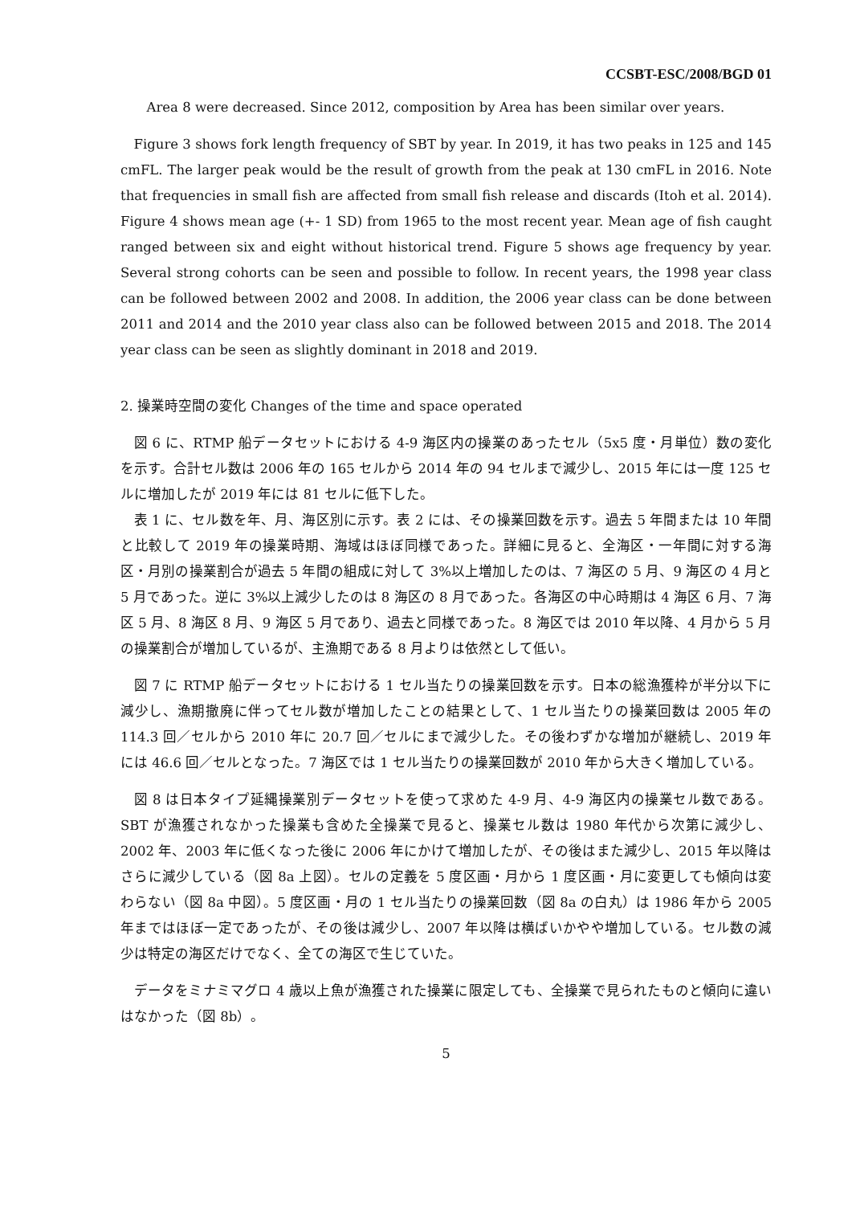CCSBT-ESC/2008/BGD 01
Area 8 were decreased. Since 2012, composition by Area has been similar over years.
Figure 3 shows fork length frequency of SBT by year. In 2019, it has two peaks in 125 and 145 cmFL. The larger peak would be the result of growth from the peak at 130 cmFL in 2016. Note that frequencies in small fish are affected from small fish release and discards (Itoh et al. 2014). Figure 4 shows mean age (+- 1 SD) from 1965 to the most recent year. Mean age of fish caught ranged between six and eight without historical trend. Figure 5 shows age frequency by year. Several strong cohorts can be seen and possible to follow. In recent years, the 1998 year class can be followed between 2002 and 2008. In addition, the 2006 year class can be done between 2011 and 2014 and the 2010 year class also can be followed between 2015 and 2018. The 2014 year class can be seen as slightly dominant in 2018 and 2019.
2. 操業時空間の変化 Changes of the time and space operated
図 6 に、RTMP 船データセットにおける 4-9 海区内の操業のあったセル（5x5 度・月単位）数の変化を示す。合計セル数は 2006 年の 165 セルから 2014 年の 94 セルまで減少し、2015 年には一度 125 セルに増加したが 2019 年には 81 セルに低下した。
表 1 に、セル数を年、月、海区別に示す。表 2 には、その操業回数を示す。過去 5 年間または 10 年間と比較して 2019 年の操業時期、海域はほぼ同様であった。詳細に見ると、全海区・一年間に対する海区・月別の操業割合が過去 5 年間の組成に対して 3%以上増加したのは、7 海区の 5 月、9 海区の 4 月と 5 月であった。逆に 3%以上減少したのは 8 海区の 8 月であった。各海区の中心時期は 4 海区 6 月、7 海区 5 月、8 海区 8 月、9 海区 5 月であり、過去と同様であった。8 海区では 2010 年以降、4 月から 5 月の操業割合が増加しているが、主漁期である 8 月よりは依然として低い。
図 7 に RTMP 船データセットにおける 1 セル当たりの操業回数を示す。日本の総漁獲枠が半分以下に減少し、漁期撤廃に伴ってセル数が増加したことの結果として、1 セル当たりの操業回数は 2005 年の 114.3 回／セルから 2010 年に 20.7 回／セルにまで減少した。その後わずかな増加が継続し、2019 年には 46.6 回／セルとなった。7 海区では 1 セル当たりの操業回数が 2010 年から大きく増加している。
図 8 は日本タイプ延縄操業別データセットを使って求めた 4-9 月、4-9 海区内の操業セル数である。SBT が漁獲されなかった操業も含めた全操業で見ると、操業セル数は 1980 年代から次第に減少し、2002 年、2003 年に低くなった後に 2006 年にかけて増加したが、その後はまた減少し、2015 年以降はさらに減少している（図 8a 上図）。セルの定義を 5 度区画・月から 1 度区画・月に変更しても傾向は変わらない（図 8a 中図）。5 度区画・月の 1 セル当たりの操業回数（図 8a の白丸）は 1986 年から 2005 年まではほぼ一定であったが、その後は減少し、2007 年以降は横ばいかやや増加している。セル数の減少は特定の海区だけでなく、全ての海区で生じていた。
データをミナミマグロ 4 歳以上魚が漁獲された操業に限定しても、全操業で見られたものと傾向に違いはなかった（図 8b）。
5